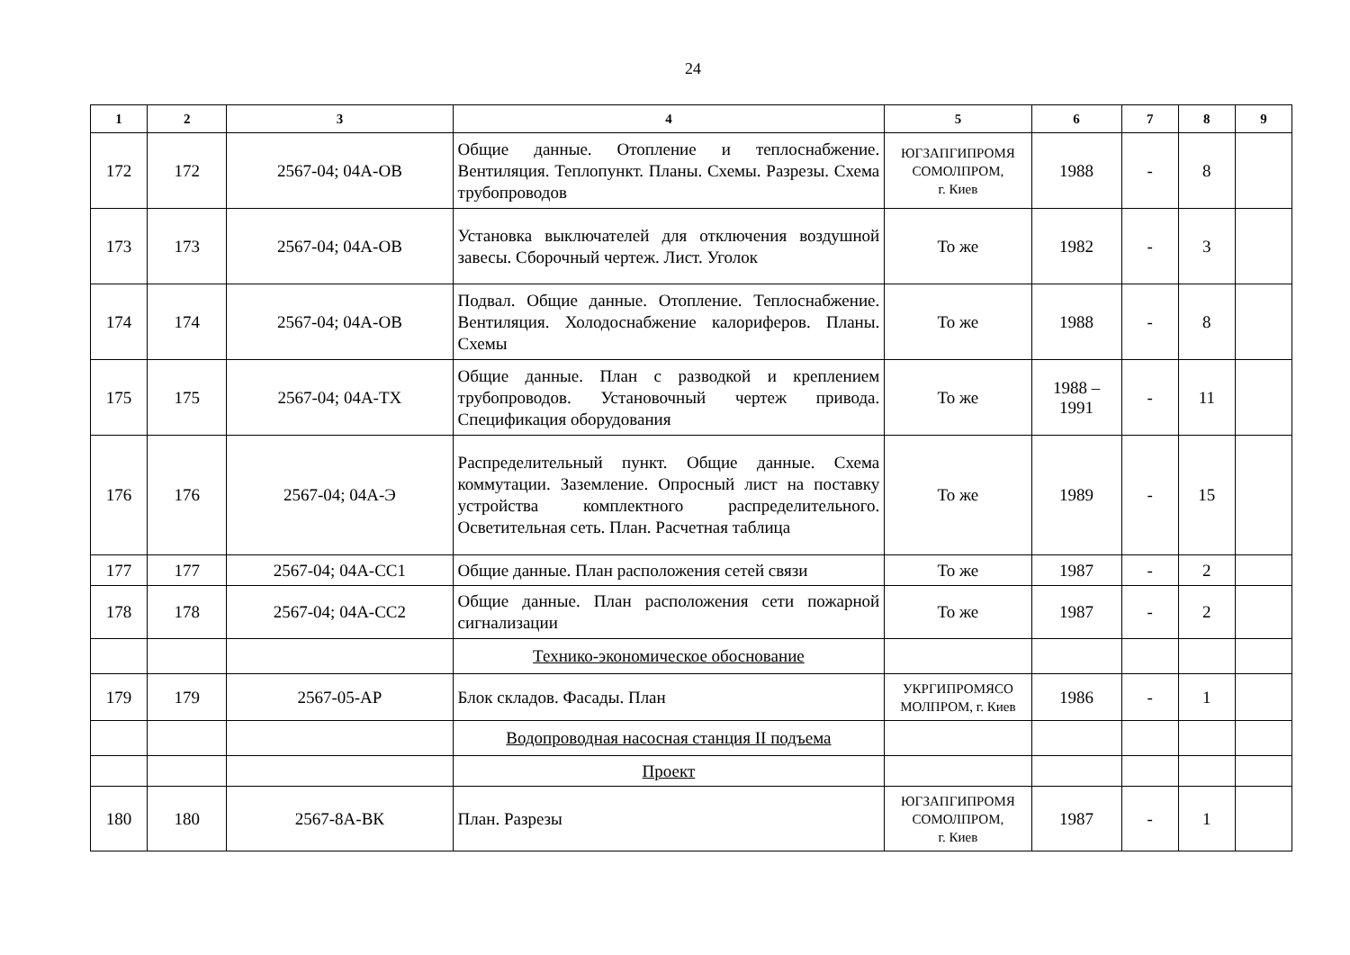24
| 1 | 2 | 3 | 4 | 5 | 6 | 7 | 8 | 9 |
| --- | --- | --- | --- | --- | --- | --- | --- | --- |
| 172 | 172 | 2567-04; 04А-ОВ | Общие данные. Отопление и теплоснабжение. Вентиляция. Теплопункт. Планы. Схемы. Разрезы. Схема трубопроводов | ЮГЗАПГИПРОМЯ СОМОЛПРОМ, г. Киев | 1988 | - | 8 | |
| 173 | 173 | 2567-04; 04А-ОВ | Установка выключателей для отключения воздушной завесы. Сборочный чертеж. Лист. Уголок | То же | 1982 | - | 3 | |
| 174 | 174 | 2567-04; 04А-ОВ | Подвал. Общие данные. Отопление. Теплоснабжение. Вентиляция. Холодоснабжение калориферов. Планы. Схемы | То же | 1988 | - | 8 | |
| 175 | 175 | 2567-04; 04А-ТХ | Общие данные. План с разводкой и креплением трубопроводов. Установочный чертеж привода. Спецификация оборудования | То же | 1988 – 1991 | - | 11 | |
| 176 | 176 | 2567-04; 04А-Э | Распределительный пункт. Общие данные. Схема коммутации. Заземление. Опросный лист на поставку устройства комплектного распределительного. Осветительная сеть. План. Расчетная таблица | То же | 1989 | - | 15 | |
| 177 | 177 | 2567-04; 04А-СС1 | Общие данные. План расположения сетей связи | То же | 1987 | - | 2 | |
| 178 | 178 | 2567-04; 04А-СС2 | Общие данные. План расположения сети пожарной сигнализации | То же | 1987 | - | 2 | |
| | | | Технико-экономическое обоснование | | | | | |
| 179 | 179 | 2567-05-АР | Блок складов. Фасады. План | УКРГИПРОМЯСО МОЛПРОМ, г. Киев | 1986 | - | 1 | |
| | | | Водопроводная насосная станция II подъема | | | | | |
| | | | Проект | | | | | |
| 180 | 180 | 2567-8А-ВК | План. Разрезы | ЮГЗАПГИПРОМЯ СОМОЛПРОМ, г. Киев | 1987 | - | 1 | |